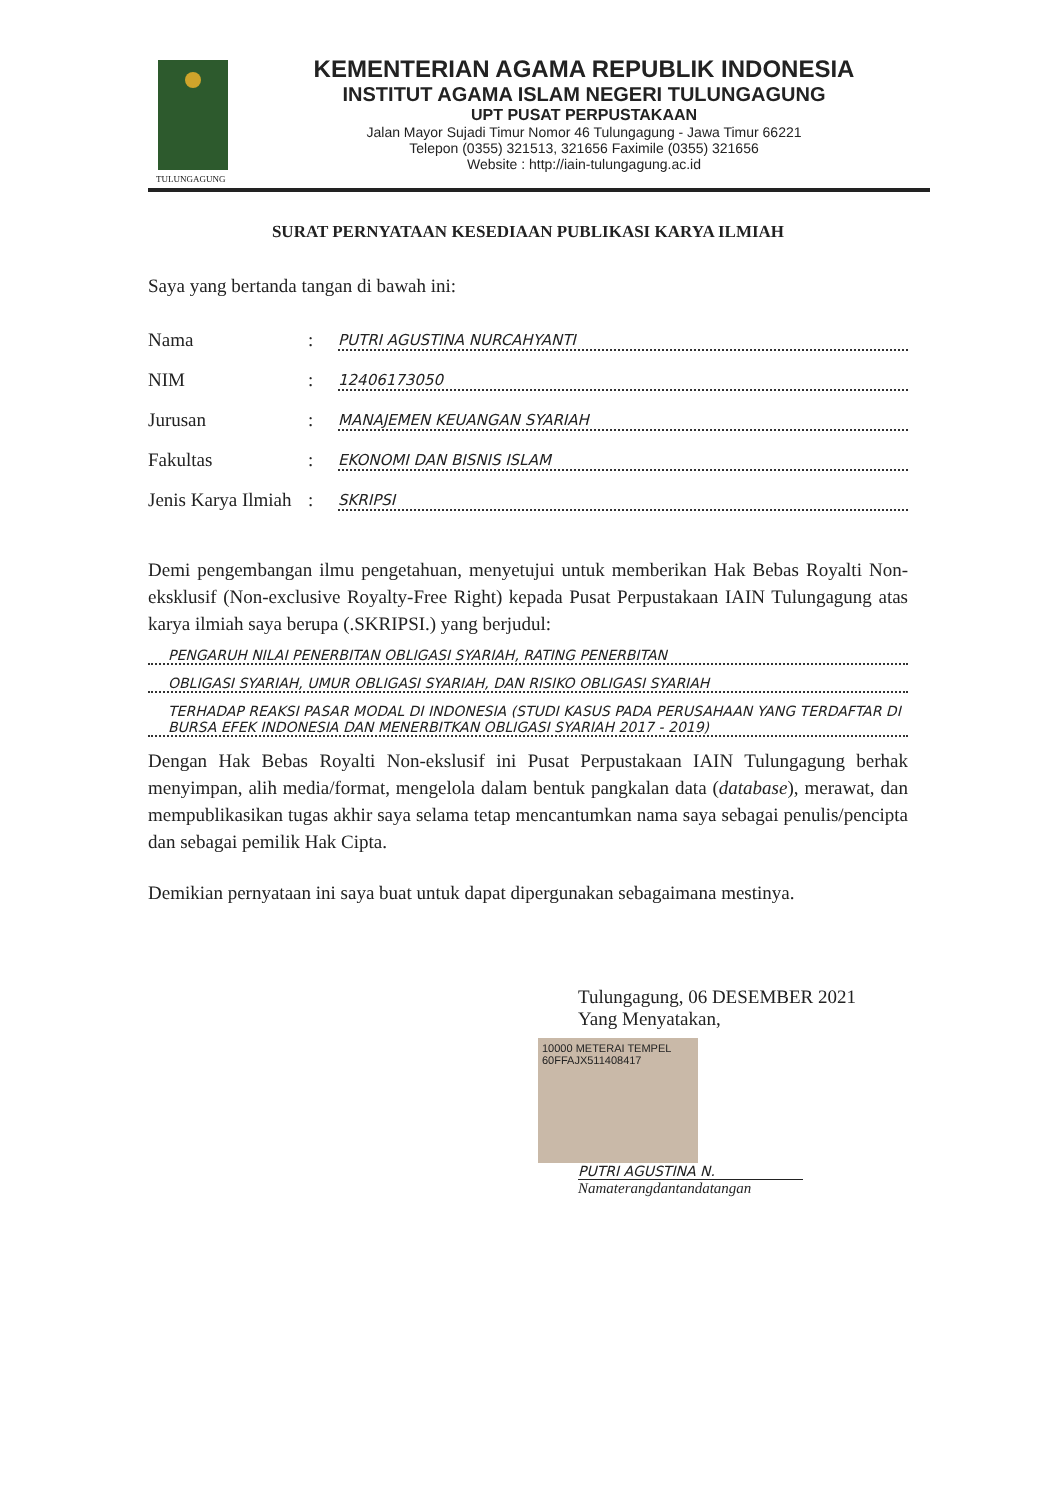TULUNGAGUNG
KEMENTERIAN AGAMA REPUBLIK INDONESIA
INSTITUT AGAMA ISLAM NEGERI TULUNGAGUNG
UPT PUSAT PERPUSTAKAAN
Jalan Mayor Sujadi Timur Nomor 46 Tulungagung - Jawa Timur 66221
Telepon (0355) 321513, 321656 Faximile (0355) 321656
Website : http://iain-tulungagung.ac.id
SURAT PERNYATAAN KESEDIAAN PUBLIKASI KARYA ILMIAH
Saya yang bertanda tangan di bawah ini:
Nama: PUTRI AGUSTINA NURCAHYANTI
NIM: 12406173050
Jurusan: MANAJEMEN KEUANGAN SYARIAH
Fakultas: EKONOMI DAN BISNIS ISLAM
Jenis Karya Ilmiah: SKRIPSI
Demi pengembangan ilmu pengetahuan, menyetujui untuk memberikan Hak Bebas Royalti Non-eksklusif (Non-exclusive Royalty-Free Right) kepada Pusat Perpustakaan IAIN Tulungagung atas karya ilmiah saya berupa (.SKRIPSI.) yang berjudul:
PENGARUH NILAI PENERBITAN OBLIGASI SYARIAH, RATING PENERBITAN
OBLIGASI SYARIAH, UMUR OBLIGASI SYARIAH, DAN RISIKO OBLIGASI SYARIAH
TERHADAP REAKSI PASAR MODAL DI INDONESIA (STUDI KASUS PADA PERUSAHAAN YANG TERDAFTAR DI BURSA EFEK INDONESIA DAN MENERBITKAN OBLIGASI SYARIAH 2017 - 2019)
Dengan Hak Bebas Royalti Non-ekslusif ini Pusat Perpustakaan IAIN Tulungagung berhak menyimpan, alih media/format, mengelola dalam bentuk pangkalan data (database), merawat, dan mempublikasikan tugas akhir saya selama tetap mencantumkan nama saya sebagai penulis/pencipta dan sebagai pemilik Hak Cipta.
Demikian pernyataan ini saya buat untuk dapat dipergunakan sebagaimana mestinya.
Tulungagung, 06 DESEMBER 2021
Yang Menyatakan,
10000 METERAI TEMPEL 60FFAJX511408417
PUTRI AGUSTINA N.
Namaterangdantandatangan